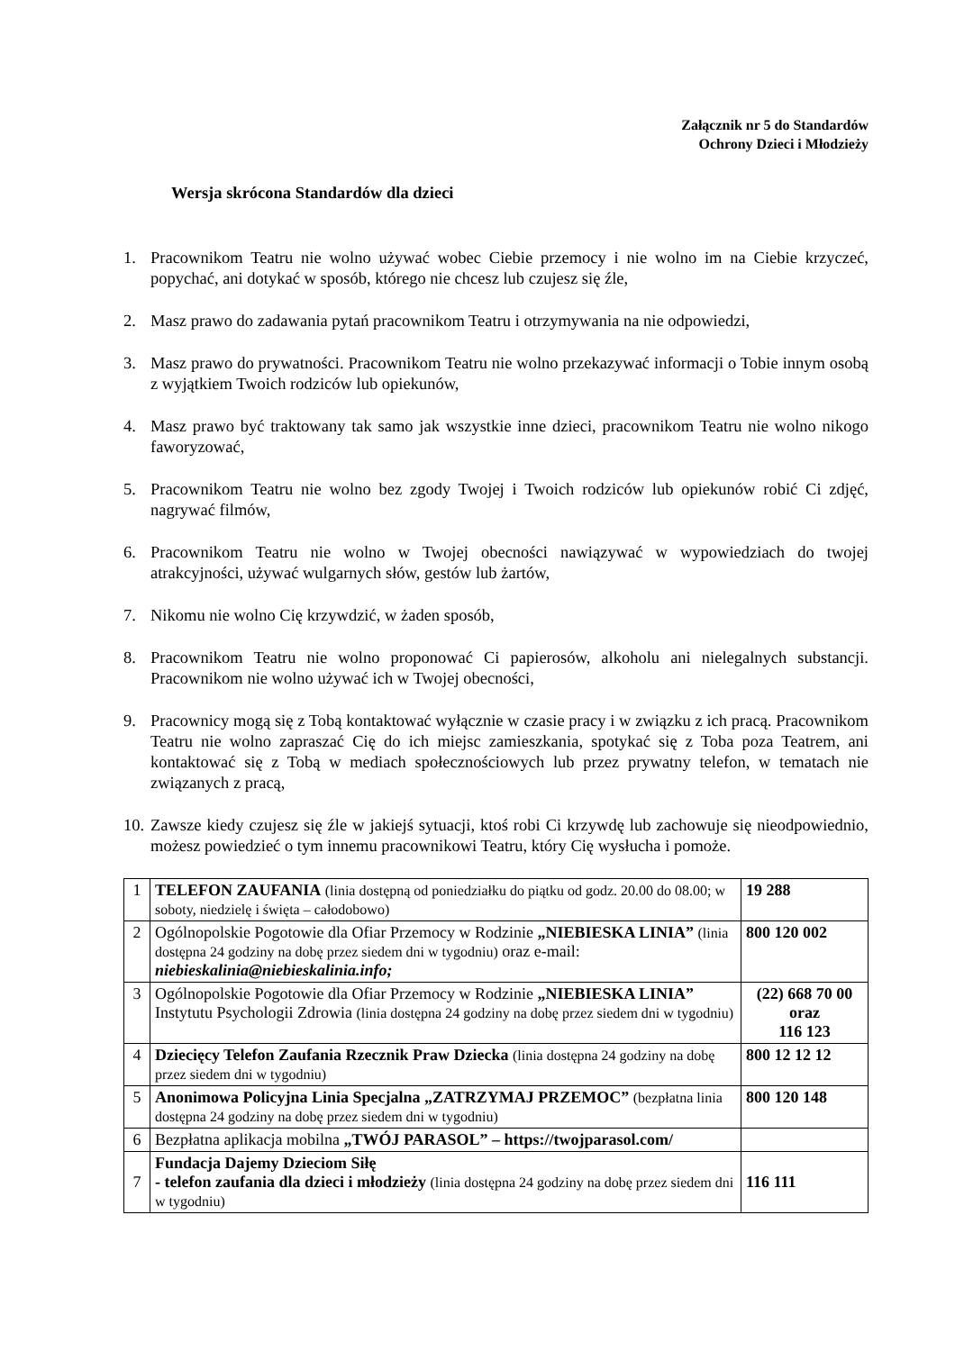Załącznik nr 5 do Standardów
Ochrony Dzieci i Młodzieży
Wersja skrócona Standardów dla dzieci
1. Pracownikom Teatru nie wolno używać wobec Ciebie przemocy i nie wolno im na Ciebie krzyczeć, popychać, ani dotykać w sposób, którego nie chcesz lub czujesz się źle,
2. Masz prawo do zadawania pytań pracownikom Teatru i otrzymywania na nie odpowiedzi,
3. Masz prawo do prywatności. Pracownikom Teatru nie wolno przekazywać informacji o Tobie innym osobą z wyjątkiem Twoich rodziców lub opiekunów,
4. Masz prawo być traktowany tak samo jak wszystkie inne dzieci, pracownikom Teatru nie wolno nikogo faworyzować,
5. Pracownikom Teatru nie wolno bez zgody Twojej i Twoich rodziców lub opiekunów robić Ci zdjęć, nagrywać filmów,
6. Pracownikom Teatru nie wolno w Twojej obecności nawiązywać w wypowiedziach do twojej atrakcyjności, używać wulgarnych słów, gestów lub żartów,
7. Nikomu nie wolno Cię krzywdzić, w żaden sposób,
8. Pracownikom Teatru nie wolno proponować Ci papierosów, alkoholu ani nielegalnych substancji. Pracownikom nie wolno używać ich w Twojej obecności,
9. Pracownicy mogą się z Tobą kontaktować wyłącznie w czasie pracy i w związku z ich pracą. Pracownikom Teatru nie wolno zapraszać Cię do ich miejsc zamieszkania, spotykać się z Toba poza Teatrem, ani kontaktować się z Tobą w mediach społecznościowych lub przez prywatny telefon, w tematach nie związanych z pracą,
10. Zawsze kiedy czujesz się źle w jakiejś sytuacji, ktoś robi Ci krzywdę lub zachowuje się nieodpowiednio, możesz powiedzieć o tym innemu pracownikowi Teatru, który Cię wysłucha i pomoże.
| 1 | TELEFON ZAUFANIA (linia dostępną od poniedziałku do piątku od godz. 20.00 do 08.00; w soboty, niedzielę i święta – całodobowo) | 19 288 |
| 2 | Ogólnopolskie Pogotowie dla Ofiar Przemocy w Rodzinie „NIEBIESKA LINIA” (linia dostępna 24 godziny na dobę przez siedem dni w tygodniu) oraz e-mail: niebieskalinia@niebieskalinia.info; | 800 120 002 |
| 3 | Ogólnopolskie Pogotowie dla Ofiar Przemocy w Rodzinie „NIEBIESKA LINIA” Instytutu Psychologii Zdrowia (linia dostępna 24 godziny na dobę przez siedem dni w tygodniu) | (22) 668 70 00 oraz 116 123 |
| 4 | Dziecięcy Telefon Zaufania Rzecznik Praw Dziecka (linia dostępna 24 godziny na dobę przez siedem dni w tygodniu) | 800 12 12 12 |
| 5 | Anonimowa Policyjna Linia Specjalna „ZATRZYMAJ PRZEMOC” (bezpłatna linia dostępna 24 godziny na dobę przez siedem dni w tygodniu) | 800 120 148 |
| 6 | Bezpłatna aplikacja mobilna „TWÓJ PARASOL” – https://twojparasol.com/ | |
| 7 | Fundacja Dajemy Dzieciom Siłę - telefon zaufania dla dzieci i młodzieży (linia dostępna 24 godziny na dobę przez siedem dni w tygodniu) | 116 111 |